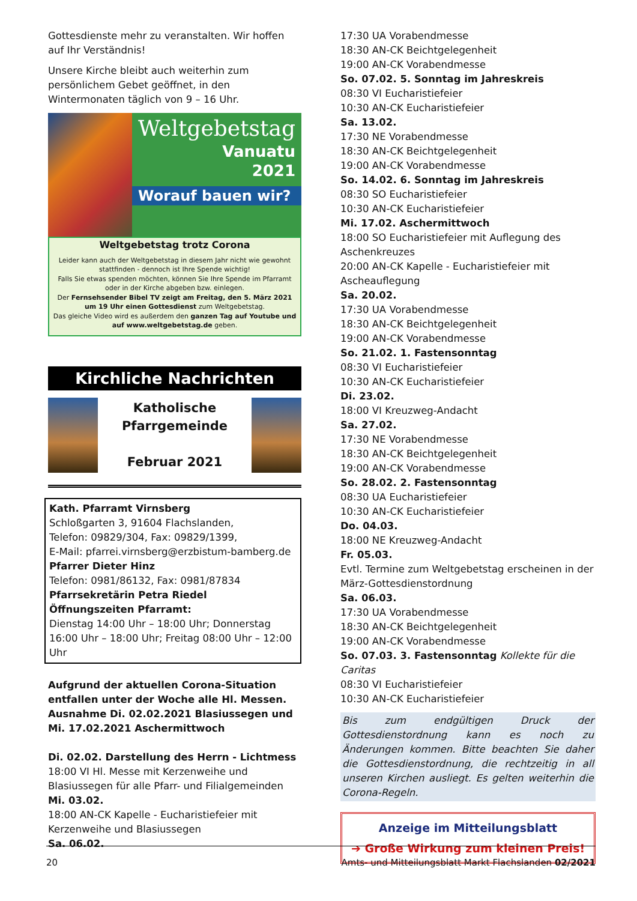Gottesdienste mehr zu veranstalten. Wir hoffen auf Ihr Verständnis!
Unsere Kirche bleibt auch weiterhin zum persönlichem Gebet geöffnet, in den Wintermonaten täglich von 9 – 16 Uhr.
Weltgebetstag
Vanuatu
2021
Worauf bauen wir?
Weltgebetstag trotz Corona
Leider kann auch der Weltgebetstag in diesem Jahr nicht wie gewohnt stattfinden - dennoch ist Ihre Spende wichtig!
Falls Sie etwas spenden möchten, können Sie Ihre Spende im Pfarramt oder in der Kirche abgeben bzw. einlegen.
Der Fernsehsender Bibel TV zeigt am Freitag, den 5. März 2021 um 19 Uhr einen Gottesdienst zum Weltgebetstag.
Das gleiche Video wird es außerdem den ganzen Tag auf Youtube und auf www.weltgebetstag.de geben.
Kirchliche Nachrichten
Katholische
Pfarrgemeinde
Februar 2021
Kath. Pfarramt Virnsberg
Schloßgarten 3, 91604 Flachslanden,
Telefon: 09829/304, Fax: 09829/1399,
E-Mail: pfarrei.virnsberg@erzbistum-bamberg.de
Pfarrer Dieter Hinz
Telefon: 0981/86132, Fax: 0981/87834
Pfarrsekretärin Petra Riedel
Öffnungszeiten Pfarramt:
Dienstag 14:00 Uhr – 18:00 Uhr; Donnerstag 16:00 Uhr – 18:00 Uhr; Freitag 08:00 Uhr – 12:00 Uhr
Aufgrund der aktuellen Corona-Situation entfallen unter der Woche alle Hl. Messen. Ausnahme Di. 02.02.2021 Blasiussegen und Mi. 17.02.2021 Aschermittwoch
Di. 02.02. Darstellung des Herrn - Lichtmess
18:00 VI Hl. Messe mit Kerzenweihe und Blasiussegen für alle Pfarr- und Filialgemeinden
Mi. 03.02.
18:00 AN-CK Kapelle - Eucharistiefeier mit Kerzenweihe und Blasiussegen
Sa. 06.02.
17:30 UA Vorabendmesse
18:30 AN-CK Beichtgelegenheit
19:00 AN-CK Vorabendmesse
So. 07.02. 5. Sonntag im Jahreskreis
08:30 VI Eucharistiefeier
10:30 AN-CK Eucharistiefeier
Sa. 13.02.
17:30 NE Vorabendmesse
18:30 AN-CK Beichtgelegenheit
19:00 AN-CK Vorabendmesse
So. 14.02. 6. Sonntag im Jahreskreis
08:30 SO Eucharistiefeier
10:30 AN-CK Eucharistiefeier
Mi. 17.02. Aschermittwoch
18:00 SO Eucharistiefeier mit Auflegung des Aschenkreuzes
20:00 AN-CK Kapelle - Eucharistiefeier mit Ascheauflegung
Sa. 20.02.
17:30 UA Vorabendmesse
18:30 AN-CK Beichtgelegenheit
19:00 AN-CK Vorabendmesse
So. 21.02. 1. Fastensonntag
08:30 VI Eucharistiefeier
10:30 AN-CK Eucharistiefeier
Di. 23.02.
18:00 VI Kreuzweg-Andacht
Sa. 27.02.
17:30 NE Vorabendmesse
18:30 AN-CK Beichtgelegenheit
19:00 AN-CK Vorabendmesse
So. 28.02. 2. Fastensonntag
08:30 UA Eucharistiefeier
10:30 AN-CK Eucharistiefeier
Do. 04.03.
18:00 NE Kreuzweg-Andacht
Fr. 05.03.
Evtl. Termine zum Weltgebetstag erscheinen in der März-Gottesdienstordnung
Sa. 06.03.
17:30 UA Vorabendmesse
18:30 AN-CK Beichtgelegenheit
19:00 AN-CK Vorabendmesse
So. 07.03. 3. Fastensonntag Kollekte für die Caritas
08:30 VI Eucharistiefeier
10:30 AN-CK Eucharistiefeier
Bis zum endgültigen Druck der Gottesdienstordnung kann es noch zu Änderungen kommen. Bitte beachten Sie daher die Gottesdienstordnung, die rechtzeitig in all unseren Kirchen ausliegt. Es gelten weiterhin die Corona-Regeln.
Anzeige im Mitteilungsblatt
➔ Große Wirkung zum kleinen Preis!
20 Amts- und Mitteilungsblatt Markt Flachslanden 02/2021